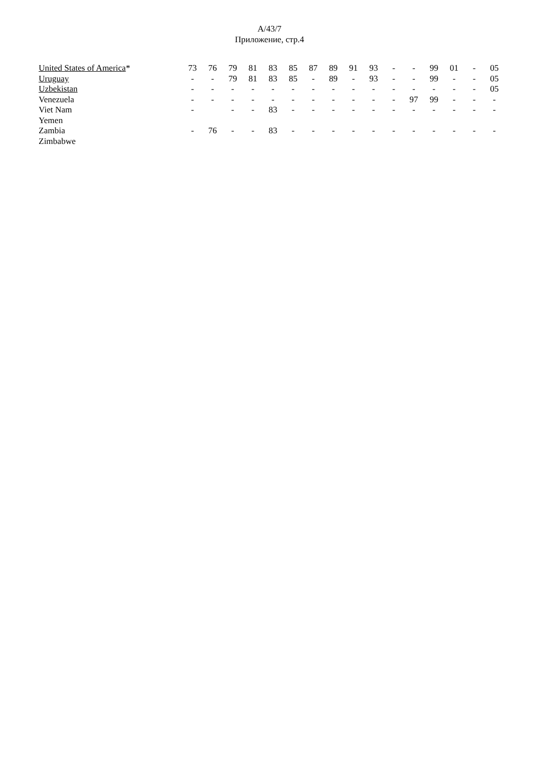A/43/7
Приложение, стр.4
| United States of America * | 73 | 76 | 79 | 81 | 83 | 85 | 87 | 89 | 91 | 93 | - | - | 99 | 01 | - | 05 |
| Uruguay | - | - | 79 | 81 | 83 | 85 | - | 89 | - | 93 | - | - | 99 | - | - | 05 |
| Uzbekistan | - | - | - | - | - | - | - | - | - | - | - | - | - | - | - | 05 |
| Venezuela | - | - | - | - | - | - | - | - | - | - | - | 97 | 99 | - | - | - |
| Viet Nam | - | | - | - | 83 | - | - | - | - | - | - | - | - | - | - | - |
| Yemen | | | | | | | | | | | | | | | | |
| Zambia | - | 76 | - | - | 83 | - | - | - | - | - | - | - | - | - | - | - |
| Zimbabwe | | | | | | | | | | | | | | | | |